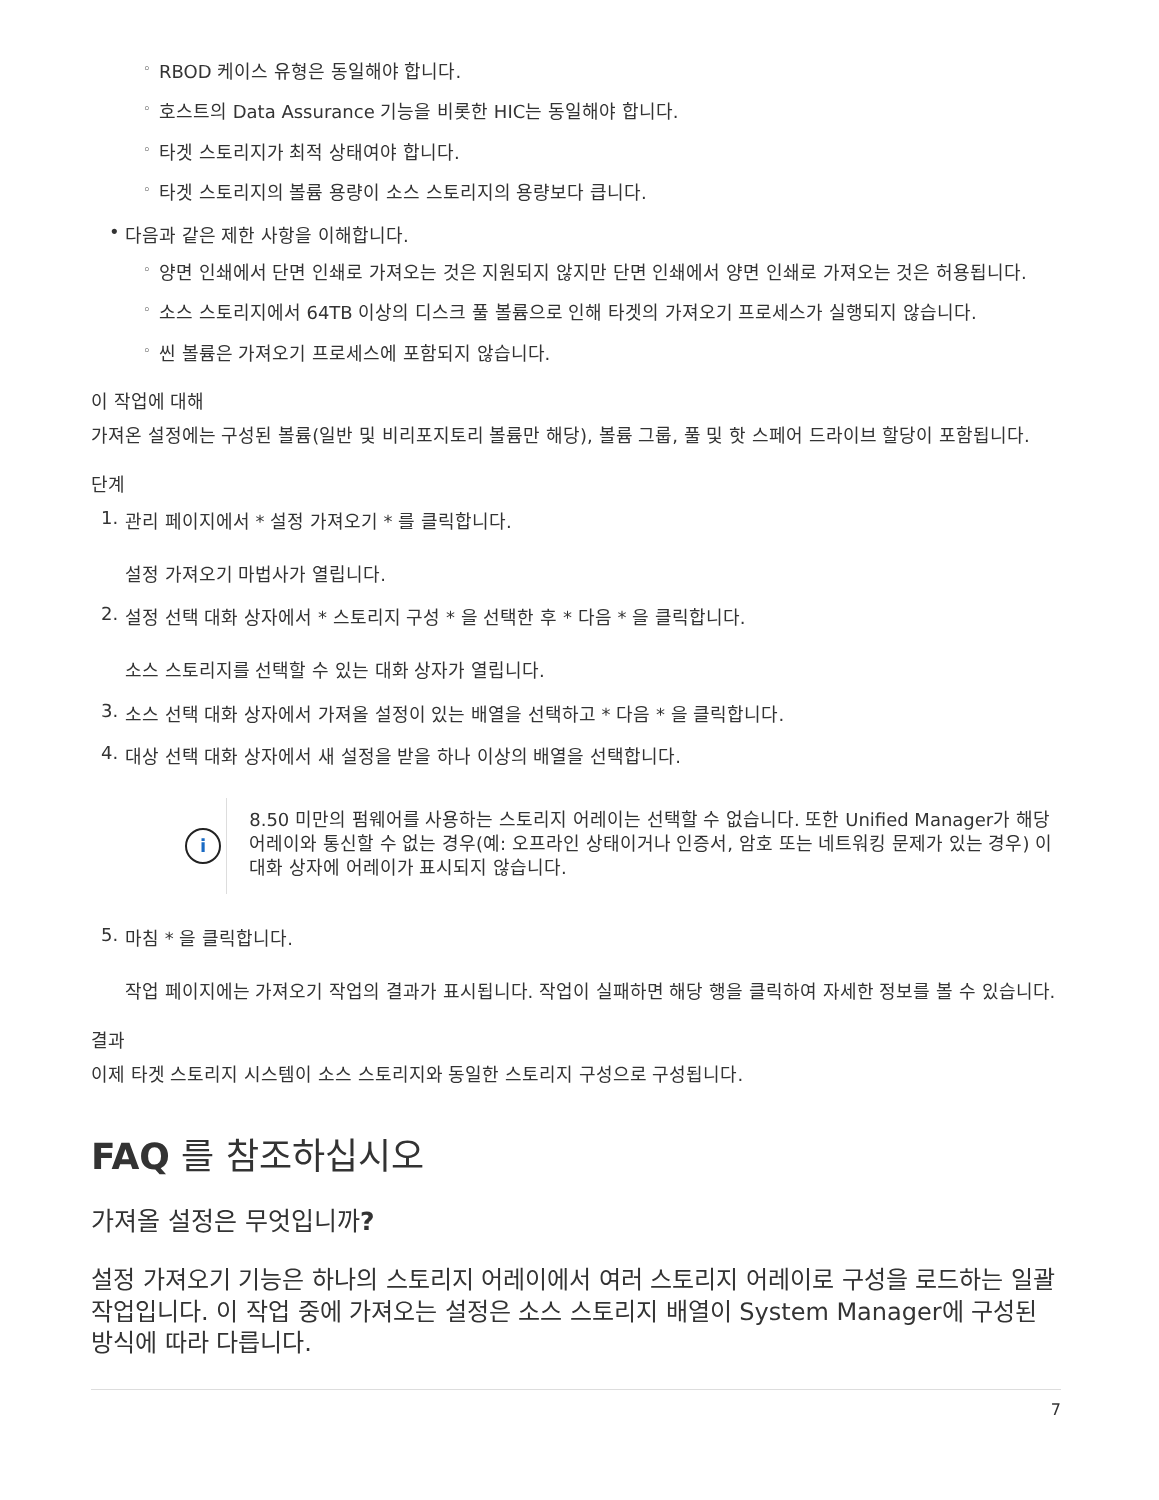◦ RBOD 케이스 유형은 동일해야 합니다.
◦ 호스트의 Data Assurance 기능을 비롯한 HIC는 동일해야 합니다.
◦ 타겟 스토리지가 최적 상태여야 합니다.
◦ 타겟 스토리지의 볼륨 용량이 소스 스토리지의 용량보다 큽니다.
• 다음과 같은 제한 사항을 이해합니다.
◦ 양면 인쇄에서 단면 인쇄로 가져오는 것은 지원되지 않지만 단면 인쇄에서 양면 인쇄로 가져오는 것은 허용됩니다.
◦ 소스 스토리지에서 64TB 이상의 디스크 풀 볼륨으로 인해 타겟의 가져오기 프로세스가 실행되지 않습니다.
◦ 씬 볼륨은 가져오기 프로세스에 포함되지 않습니다.
이 작업에 대해
가져온 설정에는 구성된 볼륨(일반 및 비리포지토리 볼륨만 해당), 볼륨 그룹, 풀 및 핫 스페어 드라이브 할당이 포함됩니다.
단계
1. 관리 페이지에서 * 설정 가져오기 * 를 클릭합니다.
설정 가져오기 마법사가 열립니다.
2. 설정 선택 대화 상자에서 * 스토리지 구성 * 을 선택한 후 * 다음 * 을 클릭합니다.
소스 스토리지를 선택할 수 있는 대화 상자가 열립니다.
3. 소스 선택 대화 상자에서 가져올 설정이 있는 배열을 선택하고 * 다음 * 을 클릭합니다.
4. 대상 선택 대화 상자에서 새 설정을 받을 하나 이상의 배열을 선택합니다.
i
8.50 미만의 펌웨어를 사용하는 스토리지 어레이는 선택할 수 없습니다. 또한 Unified Manager가 해당 어레이와 통신할 수 없는 경우(예: 오프라인 상태이거나 인증서, 암호 또는 네트워킹 문제가 있는 경우) 이 대화 상자에 어레이가 표시되지 않습니다.
5. 마침 * 을 클릭합니다.
작업 페이지에는 가져오기 작업의 결과가 표시됩니다. 작업이 실패하면 해당 행을 클릭하여 자세한 정보를 볼 수 있습니다.
결과
이제 타겟 스토리지 시스템이 소스 스토리지와 동일한 스토리지 구성으로 구성됩니다.
FAQ 를 참조하십시오
가져올 설정은 무엇입니까?
설정 가져오기 기능은 하나의 스토리지 어레이에서 여러 스토리지 어레이로 구성을 로드하는 일괄 작업입니다. 이 작업 중에 가져오는 설정은 소스 스토리지 배열이 System Manager에 구성된 방식에 따라 다릅니다.
7